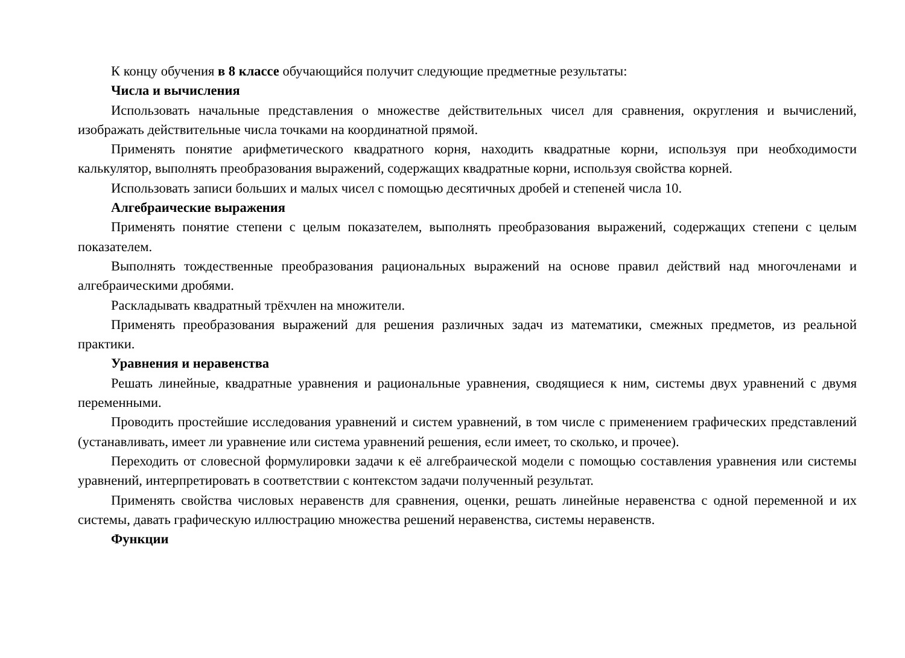К концу обучения в 8 классе обучающийся получит следующие предметные результаты:
Числа и вычисления
Использовать начальные представления о множестве действительных чисел для сравнения, округления и вычислений, изображать действительные числа точками на координатной прямой.
Применять понятие арифметического квадратного корня, находить квадратные корни, используя при необходимости калькулятор, выполнять преобразования выражений, содержащих квадратные корни, используя свойства корней.
Использовать записи больших и малых чисел с помощью десятичных дробей и степеней числа 10.
Алгебраические выражения
Применять понятие степени с целым показателем, выполнять преобразования выражений, содержащих степени с целым показателем.
Выполнять тождественные преобразования рациональных выражений на основе правил действий над многочленами и алгебраическими дробями.
Раскладывать квадратный трёхчлен на множители.
Применять преобразования выражений для решения различных задач из математики, смежных предметов, из реальной практики.
Уравнения и неравенства
Решать линейные, квадратные уравнения и рациональные уравнения, сводящиеся к ним, системы двух уравнений с двумя переменными.
Проводить простейшие исследования уравнений и систем уравнений, в том числе с применением графических представлений (устанавливать, имеет ли уравнение или система уравнений решения, если имеет, то сколько, и прочее).
Переходить от словесной формулировки задачи к её алгебраической модели с помощью составления уравнения или системы уравнений, интерпретировать в соответствии с контекстом задачи полученный результат.
Применять свойства числовых неравенств для сравнения, оценки, решать линейные неравенства с одной переменной и их системы, давать графическую иллюстрацию множества решений неравенства, системы неравенств.
Функции